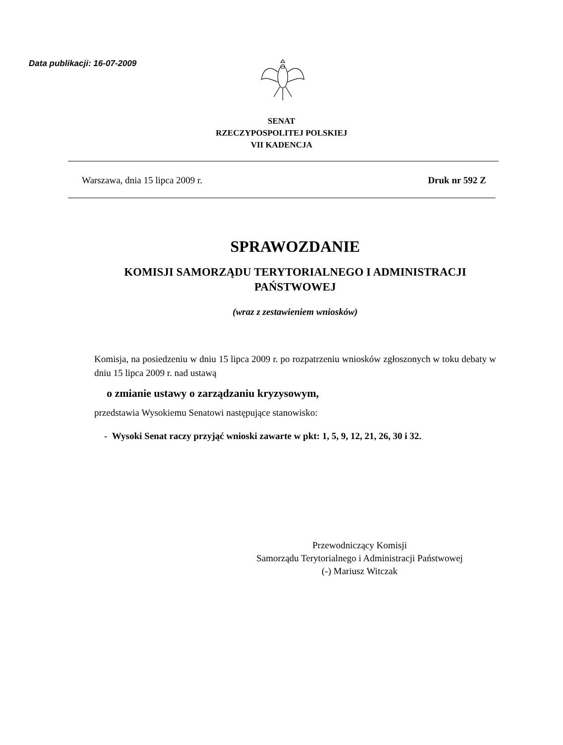Data publikacji: 16-07-2009
SENAT
RZECZYPOSPOLITEJ POLSKIEJ
VII KADENCJA
Warszawa, dnia 15 lipca 2009 r. Druk nr 592 Z
SPRAWOZDANIE
KOMISJI SAMORZĄDU TERYTORIALNEGO I ADMINISTRACJI PAŃSTWOWEJ
(wraz z zestawieniem wniosków)
Komisja, na posiedzeniu w dniu 15 lipca 2009 r. po rozpatrzeniu wniosków zgłoszonych w toku debaty w dniu 15 lipca 2009 r. nad ustawą
o zmianie ustawy o zarządzaniu kryzysowym,
przedstawia Wysokiemu Senatowi następujące stanowisko:
- Wysoki Senat raczy przyjąć wnioski zawarte w pkt: 1, 5, 9, 12, 21, 26, 30 i 32.
Przewodniczący Komisji
Samorządu Terytorialnego i Administracji Państwowej
(-) Mariusz Witczak